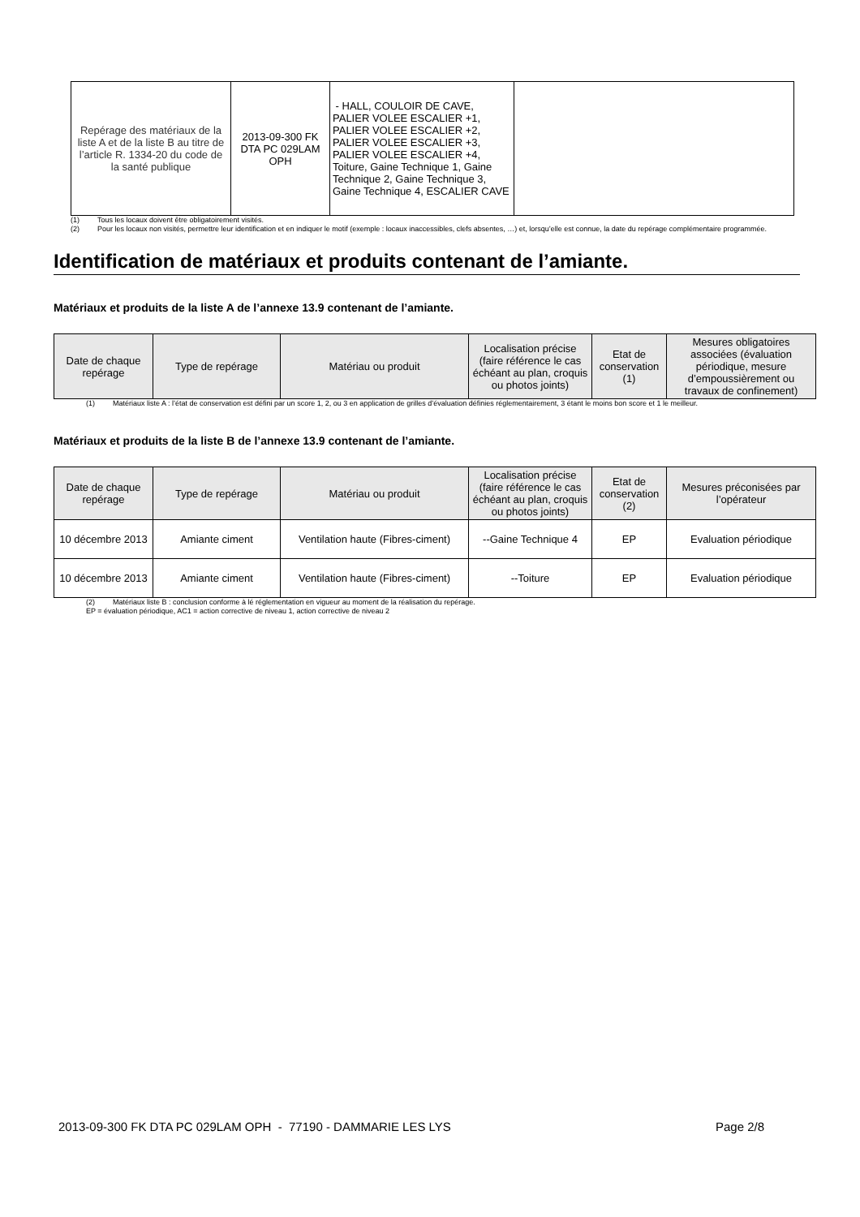| Repérage des matériaux de la liste A et de la liste B au titre de l’article R. 1334-20 du code de la santé publique | 2013-09-300 FK DTA PC 029LAM OPH | - HALL, COULOIR DE CAVE, PALIER VOLEE ESCALIER +1, PALIER VOLEE ESCALIER +2, PALIER VOLEE ESCALIER +3, PALIER VOLEE ESCALIER +4, Toiture, Gaine Technique 1, Gaine Technique 2, Gaine Technique 3, Gaine Technique 4, ESCALIER CAVE | |
(1) Tous les locaux doivent être obligatoirement visités.
(2) Pour les locaux non visités, permettre leur identification et en indiquer le motif (exemple : locaux inaccessibles, clefs absentes, …) et, lorsqu’elle est connue, la date du repérage complémentaire programmée.
Identification de matériaux et produits contenant de l’amiante.
Matériaux et produits de la liste A de l’annexe 13.9 contenant de l’amiante.
| Date de chaque repérage | Type de repérage | Matériau ou produit | Localisation précise (faire référence le cas échéant au plan, croquis ou photos joints) | Etat de conservation (1) | Mesures obligatoires associées (évaluation périodique, mesure d’empoussièrement ou travaux de confinement) |
| --- | --- | --- | --- | --- | --- |
(1) Matériaux liste A : l’état de conservation est défini par un score 1, 2, ou 3 en application de grilles d’évaluation définies réglementairement, 3 étant le moins bon score et 1 le meilleur.
Matériaux et produits de la liste B de l’annexe 13.9 contenant de l’amiante.
| Date de chaque repérage | Type de repérage | Matériau ou produit | Localisation précise (faire référence le cas échéant au plan, croquis ou photos joints) | Etat de conservation (2) | Mesures préconisées par l’opérateur |
| --- | --- | --- | --- | --- | --- |
| 10 décembre 2013 | Amiante ciment | Ventilation haute (Fibres-ciment) | --Gaine Technique 4 | EP | Evaluation périodique |
| 10 décembre 2013 | Amiante ciment | Ventilation haute (Fibres-ciment) | --Toiture | EP | Evaluation périodique |
(2) Matériaux liste B : conclusion conforme à lé réglementation en vigueur au moment de la réalisation du repérage.
EP = évaluation périodique, AC1 = action corrective de niveau 1, action corrective de niveau 2
2013-09-300 FK DTA PC 029LAM OPH - 77190 - DAMMARIE LES LYS Page 2/8